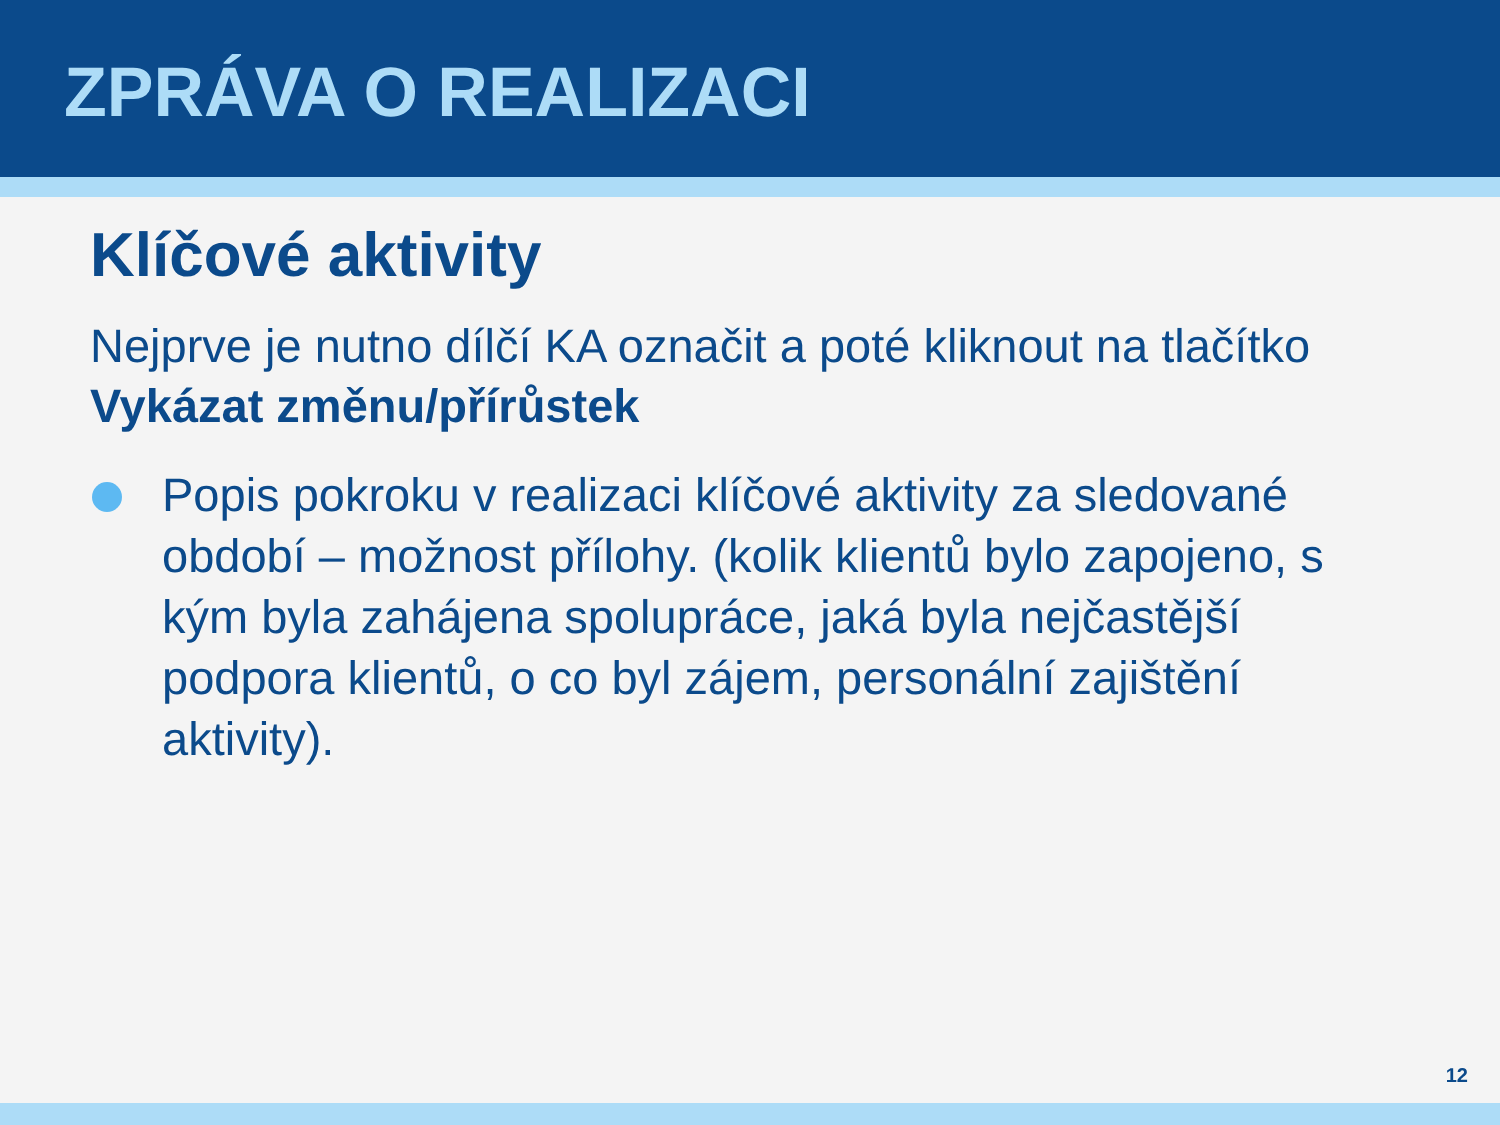ZPRÁVA O REALIZACI
Klíčové aktivity
Nejprve je nutno dílčí KA označit a poté kliknout na tlačítko Vykázat změnu/přírůstek
Popis pokroku v realizaci klíčové aktivity za sledované období – možnost přílohy. (kolik klientů bylo zapojeno, s kým byla zahájena spolupráce, jaká byla nejčastější podpora klientů, o co byl zájem, personální zajištění aktivity).
12